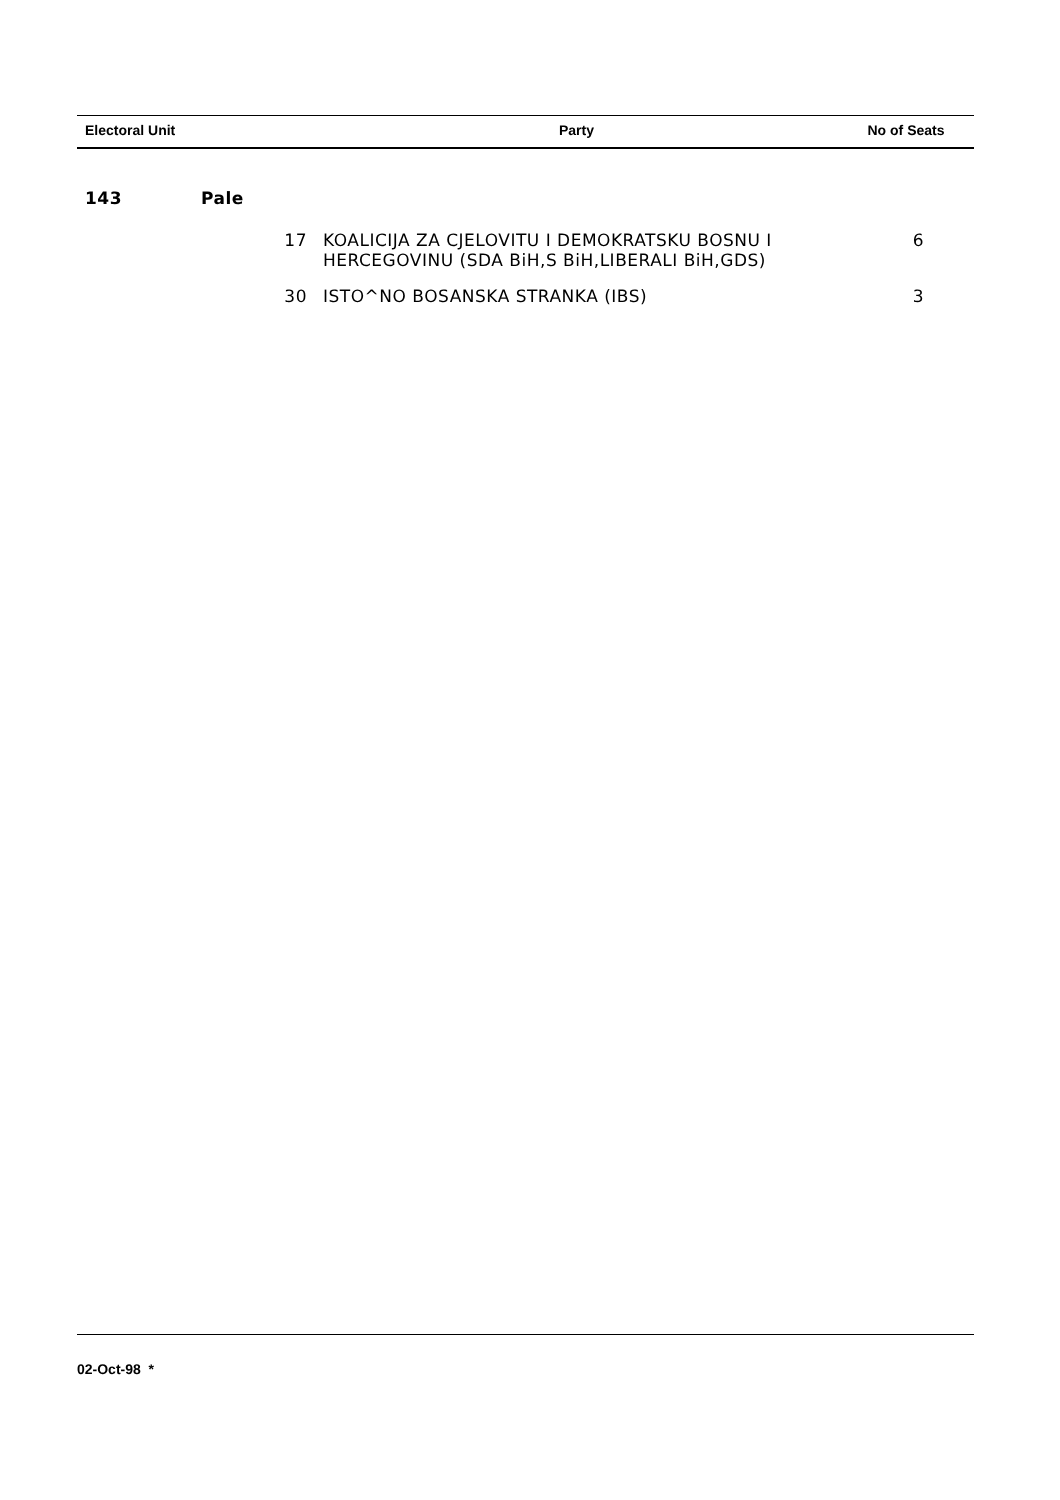| Electoral Unit | | | Party | No of Seats |
| --- | --- | --- | --- | --- |
| 143 | Pale | | | |
| | | 17 | KOALICIJA ZA CJELOVITU I DEMOKRATSKU BOSNU I HERCEGOVINU (SDA BiH,S BiH,LIBERALI BiH,GDS) | 6 |
| | | 30 | ISTO^NO BOSANSKA STRANKA (IBS) | 3 |
02-Oct-98 *